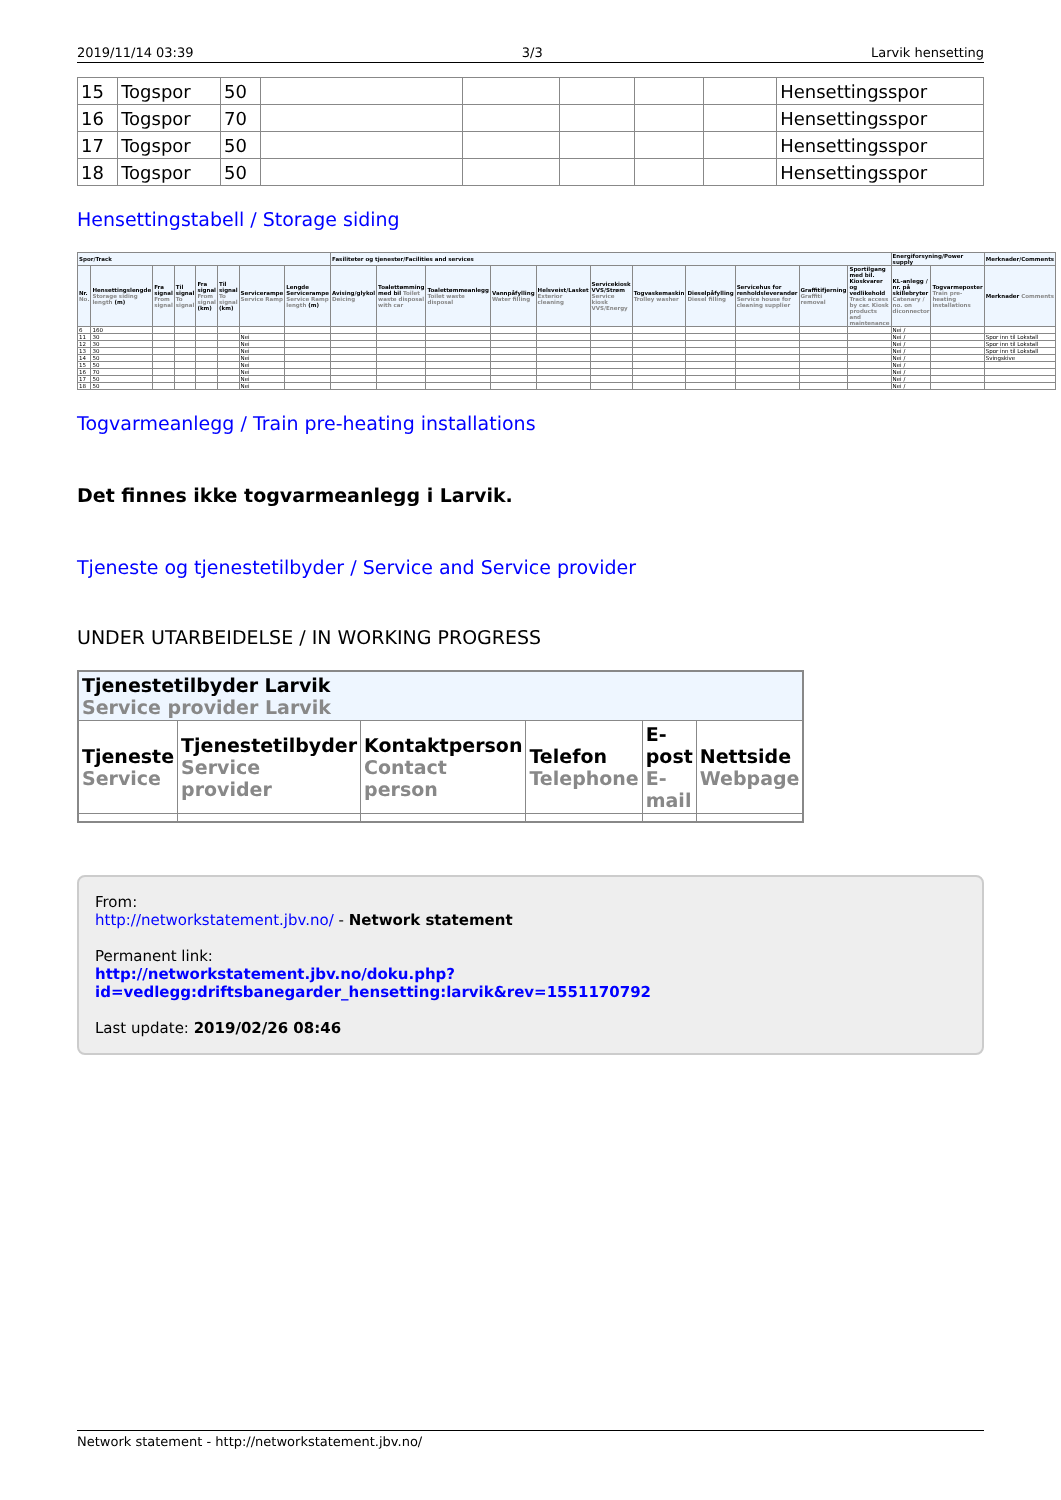2019/11/14 03:39 3/3 Larvik hensetting
| 15 | Togspor | 50 | | | | | | Hensettingsspor |
| 16 | Togspor | 70 | | | | | | Hensettingsspor |
| 17 | Togspor | 50 | | | | | | Hensettingsspor |
| 18 | Togspor | 50 | | | | | | Hensettingsspor |
Hensettingstabell / Storage siding
| Spor/Track | | | | | | | | Fasiliteter og tjenester/Facilities and services | | | | | | | | | | | Energiforsyning/Power supply | | Merknader/Comments |
| --- | --- | --- | --- | --- | --- | --- | --- | --- | --- | --- | --- | --- | --- | --- | --- | --- | --- | --- | --- | --- | --- |
| Nr. No. | Hensettingslengde Storage siding length (m) | Fra signal From signal | Til signal To signal | Fra signal From signal (km) | Til signal To signal (km) | Servicerampe Service Ramp | Lengde Servicerampe Service Ramp length (m) | Avising/glykol Deicing | Toalettømming med bil Toilet waste disposal with car | Toalettømmeanlegg Toilet waste disposal | Vannpåfylling Water filling | Helsveist/Lasket Exterior cleaning | Servicekiosk VVS/Strøm Service kiosk VVS/Energy | Togvaskemaskin Trolley washer | Dieselpåfylling Diesel filling | Servicehus for renholdsleverandør Service house for cleaning supplier | Graffitifjerning Graffiti removal | Sportilgang med bil. Kioskvarer og vedlikehold Track access by car. Kiosk products and maintenance | KL-anlegg / nr. på skillebryter Catenary / no. on diconnector | Togvarmeposter Train pre-heating installations | Merknader Comments |
| 6 | 160 | | | | | | | | | | | | | | | | | | Nei / | | |
| 11 | 30 | | | | | Nei | | | | | | | | | | | | | Nei / | | Spor inn til Lokstall |
| 12 | 30 | | | | | Nei | | | | | | | | | | | | | Nei / | | Spor inn til Lokstall |
| 13 | 30 | | | | | Nei | | | | | | | | | | | | | Nei / | | Spor inn til Lokstall |
| 14 | 50 | | | | | Nei | | | | | | | | | | | | | Nei / | | Svingskive |
| 15 | 50 | | | | | Nei | | | | | | | | | | | | | Nei / | | |
| 16 | 70 | | | | | Nei | | | | | | | | | | | | | Nei / | | |
| 17 | 50 | | | | | Nei | | | | | | | | | | | | | Nei / | | |
| 18 | 50 | | | | | Nei | | | | | | | | | | | | | Nei / | | |
Togvarmeanlegg / Train pre-heating installations
Det finnes ikke togvarmeanlegg i Larvik.
Tjeneste og tjenestetilbyder / Service and Service provider
UNDER UTARBEIDELSE / IN WORKING PROGRESS
| Tjenestetilbyder Larvik Service provider Larvik | | | | | |
| --- | --- | --- | --- | --- | --- |
| Tjeneste Service | Tjenestetilbyder Service provider | Kontaktperson Contact person | Telefon Telephone | E-post E-mail | Nettside Webpage |
From:
http://networkstatement.jbv.no/ - Network statement
Permanent link:
http://networkstatement.jbv.no/doku.php?id=vedlegg:driftsbanegarder_hensetting:larvik&rev=1551170792
Last update: 2019/02/26 08:46
Network statement - http://networkstatement.jbv.no/